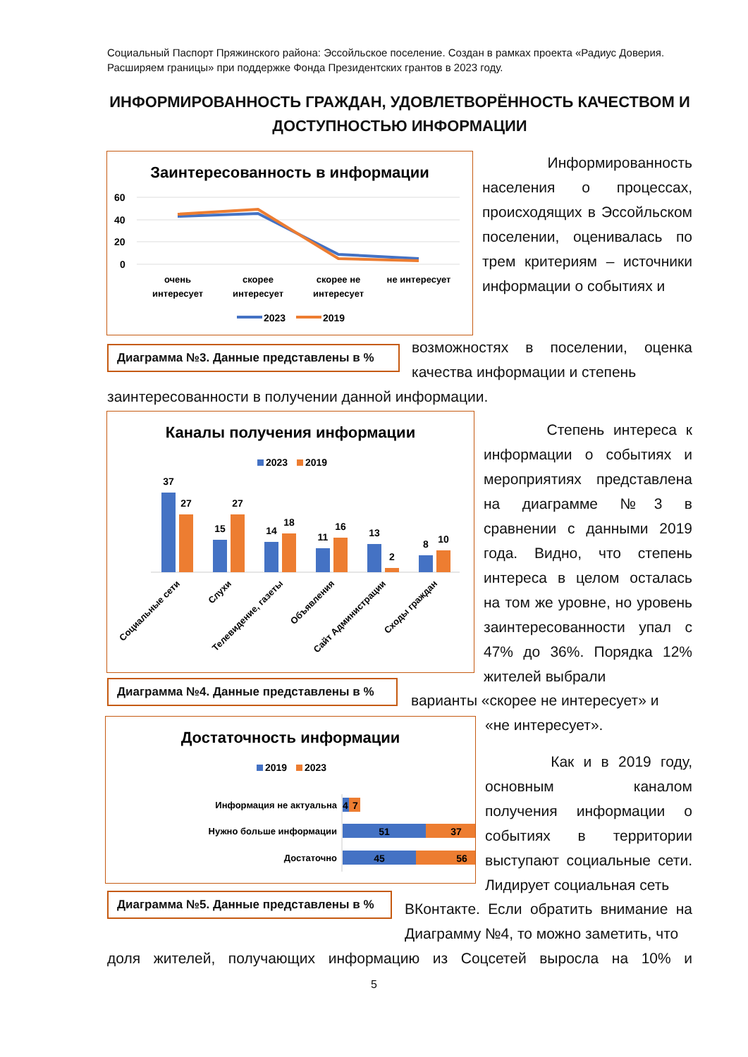Социальный Паспорт Пряжинского района: Эссойльское поселение. Создан в рамках проекта «Радиус Доверия. Расширяем границы» при поддержке Фонда Президентских грантов в 2023 году.
ИНФОРМИРОВАННОСТЬ ГРАЖДАН, УДОВЛЕТВОРЁННОСТЬ КАЧЕСТВОМ И ДОСТУПНОСТЬЮ ИНФОРМАЦИИ
Заинтересованность в информации
60
40
20
0
очень
интересует
скорее
интересует
скорее не
интересует
не интересует
2023
2019
Диаграмма №3. Данные представлены в %
Информированность населения о процессах, происходящих в Эссойльском поселении, оценивалась по трем критериям – источники информации о событиях и
возможностях в поселении, оценка качества информации и степень
заинтересованности в получении данной информации.
Каналы получения информации
2023
2019
37
27
15
27
14
18
11
16
13
2
8
10
Социальные сети
Слухи
Телевидение, газеты
Объявления
Сайт Администрации
Сходы граждан
Диаграмма №4. Данные представлены в %
Степень интереса к информации о событиях и мероприятиях представлена на диаграмме №3 в сравнении с данными 2019 года. Видно, что степень интереса в целом осталась на том же уровне, но уровень заинтересованности упал с 47% до 36%. Порядка 12% жителей выбрали
варианты «скорее не интересует» и
«не интересует».
Достаточность информации
2019
2023
Информация не актуальна
Нужно больше информации
Достаточно
4
7
51
37
45
56
Диаграмма №5. Данные представлены в %
Как и в 2019 году, основным каналом получения информации о событиях в территории выступают социальные сети. Лидирует социальная сеть
ВКонтакте. Если обратить внимание на Диаграмму №4, то можно заметить, что
доля жителей, получающих информацию из Соцсетей выросла на 10% и
5